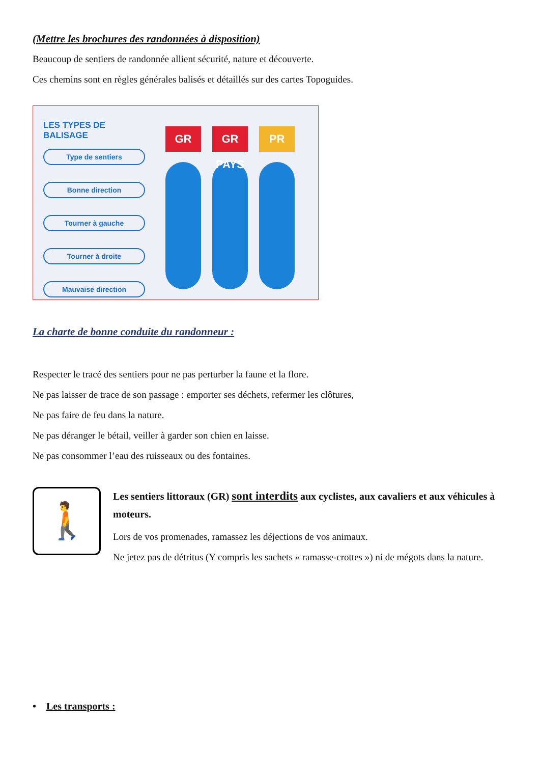(Mettre les brochures des randonnées à disposition)
Beaucoup de sentiers de randonnée allient sécurité, nature et découverte.
Ces chemins sont en règles générales balisés et détaillés sur des cartes Topoguides.
LES TYPES DE BALISAGE
Type de sentiers
Bonne direction
Tourner à gauche
Tourner à droite
Mauvaise direction
GR GR PAYS PR
La charte de bonne conduite du randonneur :
Respecter le tracé des sentiers pour ne pas perturber la faune et la flore.
Ne pas laisser de trace de son passage : emporter ses déchets, refermer les clôtures,
Ne pas faire de feu dans la nature.
Ne pas déranger le bétail, veiller à garder son chien en laisse.
Ne pas consommer l’eau des ruisseaux ou des fontaines.
🚶
Les sentiers littoraux (GR) sont interdits aux cyclistes, aux cavaliers et aux véhicules à moteurs.
Lors de vos promenades, ramassez les déjections de vos animaux.
Ne jetez pas de détritus (Y compris les sachets « ramasse-crottes ») ni de mégots dans la nature.
• Les transports :